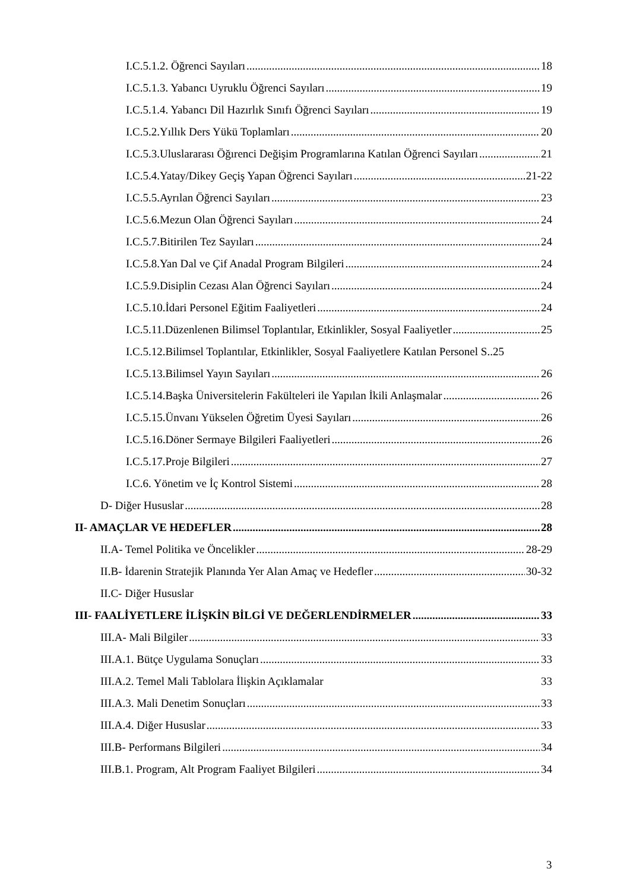I.C.5.1.2. Öğrenci Sayıları 18
I.C.5.1.3. Yabancı Uyruklu Öğrenci Sayıları 19
I.C.5.1.4. Yabancı Dil Hazırlık Sınıfı Öğrenci Sayıları 19
I.C.5.2.Yıllık Ders Yükü Toplamları 20
I.C.5.3.Uluslararası Öğırenci Değişim Programlarına Katılan Öğrenci Sayıları 21
I.C.5.4.Yatay/Dikey Geçiş Yapan Öğrenci Sayıları 21-22
I.C.5.5.Ayrılan Öğrenci Sayıları 23
I.C.5.6.Mezun Olan Öğrenci Sayıları 24
I.C.5.7.Bitirilen Tez Sayıları 24
I.C.5.8.Yan Dal ve Çif Anadal Program Bilgileri 24
I.C.5.9.Disiplin Cezası Alan Öğrenci Sayıları 24
I.C.5.10.İdari Personel Eğitim Faaliyetleri 24
I.C.5.11.Düzenlenen Bilimsel Toplantılar, Etkinlikler, Sosyal Faaliyetler 25
I.C.5.12.Bilimsel Toplantılar, Etkinlikler, Sosyal Faaliyetlere Katılan Personel S.. 25
I.C.5.13.Bilimsel Yayın Sayıları 26
I.C.5.14.Başka Üniversitelerin Fakülteleri ile Yapılan İkili Anlaşmalar 26
I.C.5.15.Ünvanı Yükselen Öğretim Üyesi Sayıları 26
I.C.5.16.Döner Sermaye Bilgileri Faaliyetleri 26
I.C.5.17.Proje Bilgileri 27
I.C.6. Yönetim ve İç Kontrol Sistemi 28
D- Diğer Hususlar 28
II- AMAÇLAR VE HEDEFLER 28
II.A- Temel Politika ve Öncelikler 28-29
II.B- İdarenin Stratejik Planında Yer Alan Amaç ve Hedefler 30-32
II.C- Diğer Hususlar
III- FAALİYETLERE İLİŞKİN BİLGİ VE DEĞERLENDİRMELER 33
III.A- Mali Bilgiler 33
III.A.1. Bütçe Uygulama Sonuçları 33
III.A.2. Temel Mali Tablolara İlişkin Açıklamalar 33
III.A.3. Mali Denetim Sonuçları 33
III.A.4. Diğer Hususlar 33
III.B- Performans Bilgileri 34
III.B.1. Program, Alt Program Faaliyet Bilgileri 34
3